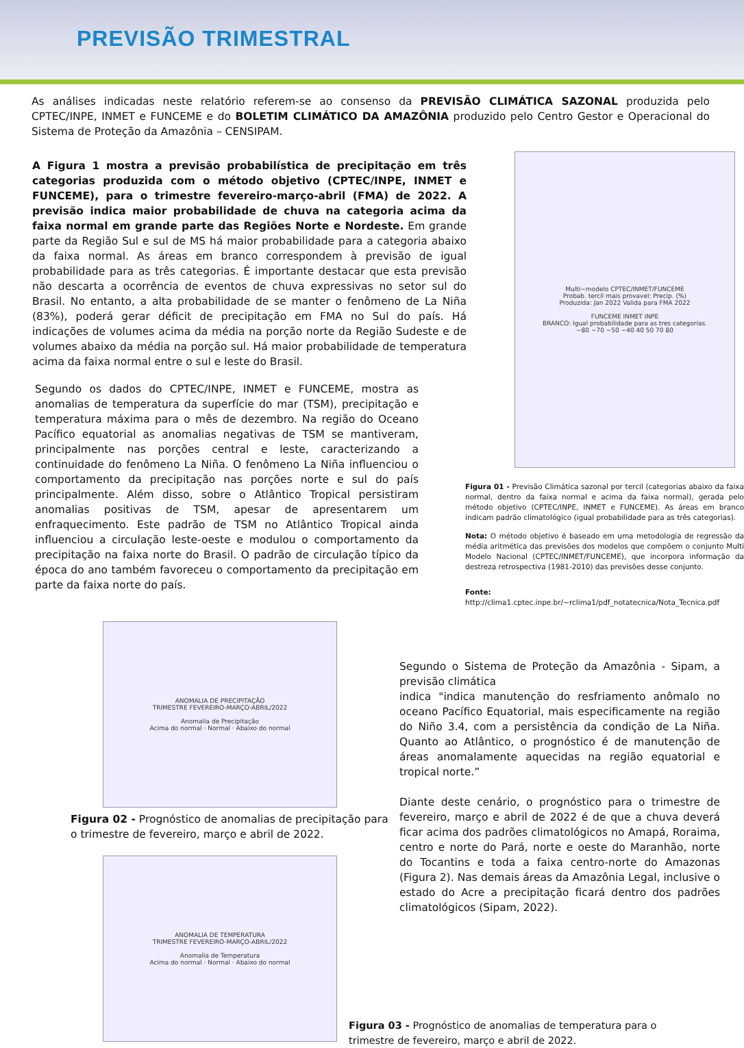PREVISÃO TRIMESTRAL
As análises indicadas neste relatório referem-se ao consenso da PREVISÃO CLIMÁTICA SAZONAL produzida pelo CPTEC/INPE, INMET e FUNCEME e do BOLETIM CLIMÁTICO DA AMAZÔNIA produzido pelo Centro Gestor e Operacional do Sistema de Proteção da Amazônia – CENSIPAM.
A Figura 1 mostra a previsão probabilística de precipitação em três categorias produzida com o método objetivo (CPTEC/INPE, INMET e FUNCEME), para o trimestre fevereiro-março-abril (FMA) de 2022. A previsão indica maior probabilidade de chuva na categoria acima da faixa normal em grande parte das Regiões Norte e Nordeste. Em grande parte da Região Sul e sul de MS há maior probabilidade para a categoria abaixo da faixa normal. As áreas em branco correspondem à previsão de igual probabilidade para as três categorias. É importante destacar que esta previsão não descarta a ocorrência de eventos de chuva expressivas no setor sul do Brasil. No entanto, a alta probabilidade de se manter o fenômeno de La Niña (83%), poderá gerar déficit de precipitação em FMA no Sul do país. Há indicações de volumes acima da média na porção norte da Região Sudeste e de volumes abaixo da média na porção sul. Há maior probabilidade de temperatura acima da faixa normal entre o sul e leste do Brasil.
Segundo os dados do CPTEC/INPE, INMET e FUNCEME, mostra as anomalias de temperatura da superfície do mar (TSM), precipitação e temperatura máxima para o mês de dezembro. Na região do Oceano Pacífico equatorial as anomalias negativas de TSM se mantiveram, principalmente nas porções central e leste, caracterizando a continuidade do fenômeno La Niña. O fenômeno La Niña influenciou o comportamento da precipitação nas porções norte e sul do país principalmente. Além disso, sobre o Atlântico Tropical persistiram anomalias positivas de TSM, apesar de apresentarem um enfraquecimento. Este padrão de TSM no Atlântico Tropical ainda influenciou a circulação leste-oeste e modulou o comportamento da precipitação na faixa norte do Brasil. O padrão de circulação típico da época do ano também favoreceu o comportamento da precipitação em parte da faixa norte do país.
Multi−modelo CPTEC/INMET/FUNCEME
Probab. tercil mais provavel: Precip. (%)
Produzida: Jan 2022 Valida para FMA 2022
FUNCEME INMET INPE
BRANCO: Igual probabilidade para as tres categorias.
−80 −70 −50 −40 40 50 70 80
Figura 01 - Previsão Climática sazonal por tercil (categorias abaixo da faixa normal, dentro da faixa normal e acima da faixa normal), gerada pelo método objetivo (CPTEC/INPE, INMET e FUNCEME). As áreas em branco indicam padrão climatológico (igual probabilidade para as três categorias).
Nota: O método objetivo é baseado em uma metodologia de regressão da média aritmética das previsões dos modelos que compõem o conjunto Multi Modelo Nacional (CPTEC/INMET/FUNCEME), que incorpora informação da destreza retrospectiva (1981-2010) das previsões desse conjunto.
Fonte:
http://clima1.cptec.inpe.br/~rclima1/pdf_notatecnica/Nota_Tecnica.pdf
ANOMALIA DE PRECIPITAÇÃO
TRIMESTRE FEVEREIRO-MARÇO-ABRIL/2022
Anomalia de Precipitação
Acima do normal · Normal · Abaixo do normal
Figura 02 - Prognóstico de anomalias de precipitação para o trimestre de fevereiro, março e abril de 2022.
ANOMALIA DE TEMPERATURA
TRIMESTRE FEVEREIRO-MARÇO-ABRIL/2022
Anomalia de Temperatura
Acima do normal · Normal · Abaixo do normal
Segundo o Sistema de Proteção da Amazônia - Sipam, a previsão climática
indica "indica manutenção do resfriamento anômalo no oceano Pacífico Equatorial, mais especificamente na região do Niño 3.4, com a persistência da condição de La Niña. Quanto ao Atlântico, o prognóstico é de manutenção de áreas anomalamente aquecidas na região equatorial e tropical norte.”
Diante deste cenário, o prognóstico para o trimestre de fevereiro, março e abril de 2022 é de que a chuva deverá ficar acima dos padrões climatológicos no Amapá, Roraima, centro e norte do Pará, norte e oeste do Maranhão, norte do Tocantins e toda a faixa centro-norte do Amazonas (Figura 2). Nas demais áreas da Amazônia Legal, inclusive o estado do Acre a precipitação ficará dentro dos padrões climatológicos (Sipam, 2022).
Figura 03 - Prognóstico de anomalias de temperatura para o
trimestre de fevereiro, março e abril de 2022.